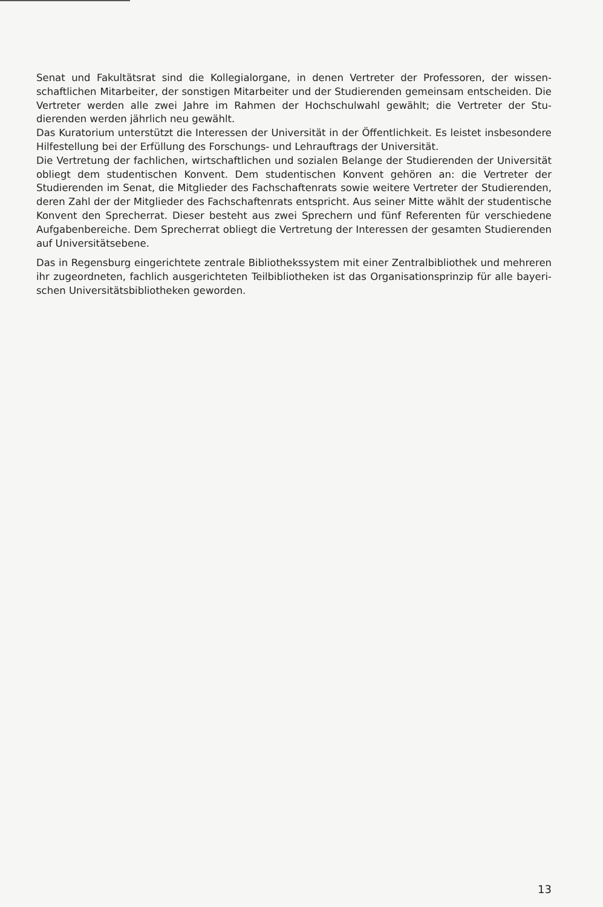Senat und Fakultätsrat sind die Kollegialorgane, in denen Vertreter der Professoren, der wissen­schaftlichen Mitarbeiter, der sonstigen Mitarbeiter und der Studierenden gemeinsam entscheiden. Die Vertreter werden alle zwei Jahre im Rahmen der Hochschulwahl gewählt; die Vertreter der Stu­dierenden werden jährlich neu gewählt.
Das Kuratorium unterstützt die Interessen der Universität in der Öffentlichkeit. Es leistet insbesondere Hilfestellung bei der Erfüllung des Forschungs- und Lehrauftrags der Universität.
Die Vertretung der fachlichen, wirtschaftlichen und sozialen Belange der Studierenden der Universi­tät obliegt dem studentischen Konvent. Dem studentischen Konvent gehören an: die Vertreter der Studierenden im Senat, die Mitglieder des Fachschaftenrats sowie weitere Vertreter der Studieren­den, deren Zahl der der Mitglieder des Fachschaftenrats entspricht. Aus seiner Mitte wählt der stu­dentische Konvent den Sprecherrat. Dieser besteht aus zwei Sprechern und fünf Referenten für ver­schiedene Aufgabenbereiche. Dem Sprecherrat obliegt die Vertretung der Interessen der gesamten Studierenden auf Universitätsebene.
Das in Regensburg eingerichtete zentrale Bibliothekssystem mit einer Zentralbibliothek und mehreren ihr zugeordneten, fachlich ausgerichteten Teilbibliotheken ist das Organisationsprinzip für alle bayeri­schen Universitätsbibliotheken geworden.
13